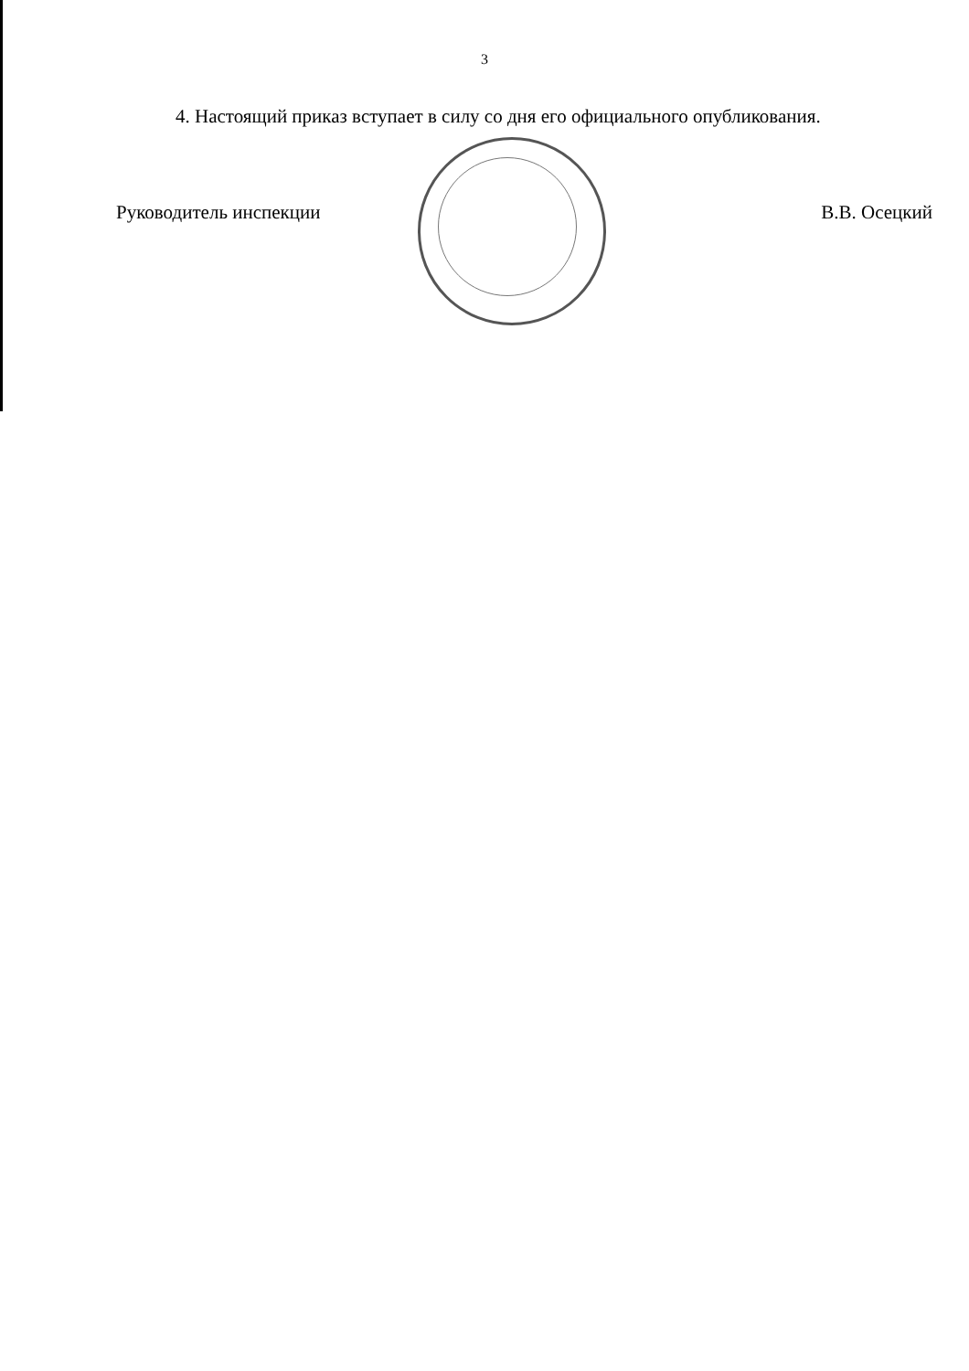3
4. Настоящий приказ вступает в силу со дня его официального опубликования.
Руководитель инспекции В.В. Осецкий